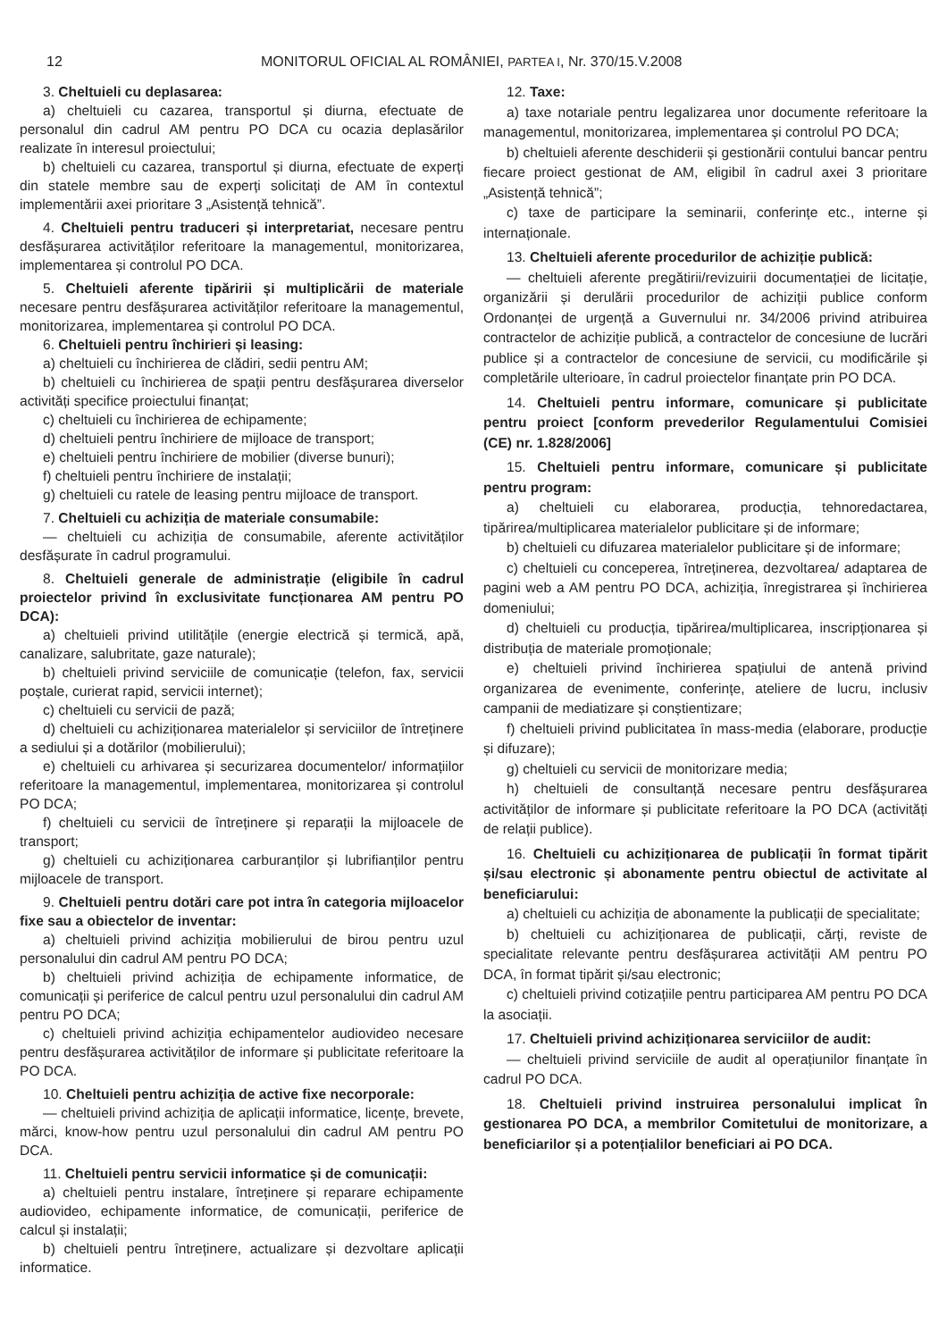12 MONITORUL OFICIAL AL ROMÂNIEI, PARTEA I, Nr. 370/15.V.2008
3. Cheltuieli cu deplasarea:
a) cheltuieli cu cazarea, transportul și diurna, efectuate de personalul din cadrul AM pentru PO DCA cu ocazia deplasărilor realizate în interesul proiectului;
b) cheltuieli cu cazarea, transportul și diurna, efectuate de experți din statele membre sau de experți solicitați de AM în contextul implementării axei prioritare 3 „Asistență tehnică”.
4. Cheltuieli pentru traduceri și interpretariat, necesare pentru desfășurarea activităților referitoare la managementul, monitorizarea, implementarea și controlul PO DCA.
5. Cheltuieli aferente tipăririi și multiplicării de materiale necesare pentru desfășurarea activităților referitoare la managementul, monitorizarea, implementarea și controlul PO DCA.
6. Cheltuieli pentru închirieri și leasing:
a) cheltuieli cu închirierea de clădiri, sedii pentru AM;
b) cheltuieli cu închirierea de spații pentru desfășurarea diverselor activități specifice proiectului finanțat;
c) cheltuieli cu închirierea de echipamente;
d) cheltuieli pentru închiriere de mijloace de transport;
e) cheltuieli pentru închiriere de mobilier (diverse bunuri);
f) cheltuieli pentru închiriere de instalații;
g) cheltuieli cu ratele de leasing pentru mijloace de transport.
7. Cheltuieli cu achiziția de materiale consumabile:
— cheltuieli cu achiziția de consumabile, aferente activităților desfășurate în cadrul programului.
8. Cheltuieli generale de administrație (eligibile în cadrul proiectelor privind în exclusivitate funcționarea AM pentru PO DCA):
a) cheltuieli privind utilitățile (energie electrică și termică, apă, canalizare, salubritate, gaze naturale);
b) cheltuieli privind serviciile de comunicație (telefon, fax, servicii poștale, curierat rapid, servicii internet);
c) cheltuieli cu servicii de pază;
d) cheltuieli cu achiziționarea materialelor și serviciilor de întreținere a sediului și a dotărilor (mobilierului);
e) cheltuieli cu arhivarea și securizarea documentelor/ informațiilor referitoare la managementul, implementarea, monitorizarea și controlul PO DCA;
f) cheltuieli cu servicii de întreținere și reparații la mijloacele de transport;
g) cheltuieli cu achiziționarea carburanților și lubrifianților pentru mijloacele de transport.
9. Cheltuieli pentru dotări care pot intra în categoria mijloacelor fixe sau a obiectelor de inventar:
a) cheltuieli privind achiziția mobilierului de birou pentru uzul personalului din cadrul AM pentru PO DCA;
b) cheltuieli privind achiziția de echipamente informatice, de comunicații și periferice de calcul pentru uzul personalului din cadrul AM pentru PO DCA;
c) cheltuieli privind achiziția echipamentelor audiovideo necesare pentru desfășurarea activităților de informare și publicitate referitoare la PO DCA.
10. Cheltuieli pentru achiziția de active fixe necorporale:
— cheltuieli privind achiziția de aplicații informatice, licențe, brevete, mărci, know-how pentru uzul personalului din cadrul AM pentru PO DCA.
11. Cheltuieli pentru servicii informatice și de comunicații:
a) cheltuieli pentru instalare, întreținere și reparare echipamente audiovideo, echipamente informatice, de comunicații, periferice de calcul și instalații;
b) cheltuieli pentru întreținere, actualizare și dezvoltare aplicații informatice.
12. Taxe:
a) taxe notariale pentru legalizarea unor documente referitoare la managementul, monitorizarea, implementarea și controlul PO DCA;
b) cheltuieli aferente deschiderii și gestionării contului bancar pentru fiecare proiect gestionat de AM, eligibil în cadrul axei 3 prioritare „Asistență tehnică”;
c) taxe de participare la seminarii, conferințe etc., interne și internaționale.
13. Cheltuieli aferente procedurilor de achiziție publică:
— cheltuieli aferente pregătirii/revizuirii documentației de licitație, organizării și derulării procedurilor de achiziții publice conform Ordonanței de urgență a Guvernului nr. 34/2006 privind atribuirea contractelor de achiziție publică, a contractelor de concesiune de lucrări publice și a contractelor de concesiune de servicii, cu modificările și completările ulterioare, în cadrul proiectelor finanțate prin PO DCA.
14. Cheltuieli pentru informare, comunicare și publicitate pentru proiect [conform prevederilor Regulamentului Comisiei (CE) nr. 1.828/2006]
15. Cheltuieli pentru informare, comunicare și publicitate pentru program:
a) cheltuieli cu elaborarea, producția, tehnoredactarea, tipărirea/multiplicarea materialelor publicitare și de informare;
b) cheltuieli cu difuzarea materialelor publicitare și de informare;
c) cheltuieli cu conceperea, întreținerea, dezvoltarea/ adaptarea de pagini web a AM pentru PO DCA, achiziția, înregistrarea și închirierea domeniului;
d) cheltuieli cu producția, tipărirea/multiplicarea, inscripționarea și distribuția de materiale promoționale;
e) cheltuieli privind închirierea spațiului de antenă privind organizarea de evenimente, conferințe, ateliere de lucru, inclusiv campanii de mediatizare și conștientizare;
f) cheltuieli privind publicitatea în mass-media (elaborare, producție și difuzare);
g) cheltuieli cu servicii de monitorizare media;
h) cheltuieli de consultanță necesare pentru desfășurarea activităților de informare și publicitate referitoare la PO DCA (activități de relații publice).
16. Cheltuieli cu achiziționarea de publicații în format tipărit și/sau electronic și abonamente pentru obiectul de activitate al beneficiarului:
a) cheltuieli cu achiziția de abonamente la publicații de specialitate;
b) cheltuieli cu achiziționarea de publicații, cărți, reviste de specialitate relevante pentru desfășurarea activității AM pentru PO DCA, în format tipărit și/sau electronic;
c) cheltuieli privind cotizațiile pentru participarea AM pentru PO DCA la asociații.
17. Cheltuieli privind achiziționarea serviciilor de audit:
— cheltuieli privind serviciile de audit al operațiunilor finanțate în cadrul PO DCA.
18. Cheltuieli privind instruirea personalului implicat în gestionarea PO DCA, a membrilor Comitetului de monitorizare, a beneficiarilor și a potențialilor beneficiari ai PO DCA.